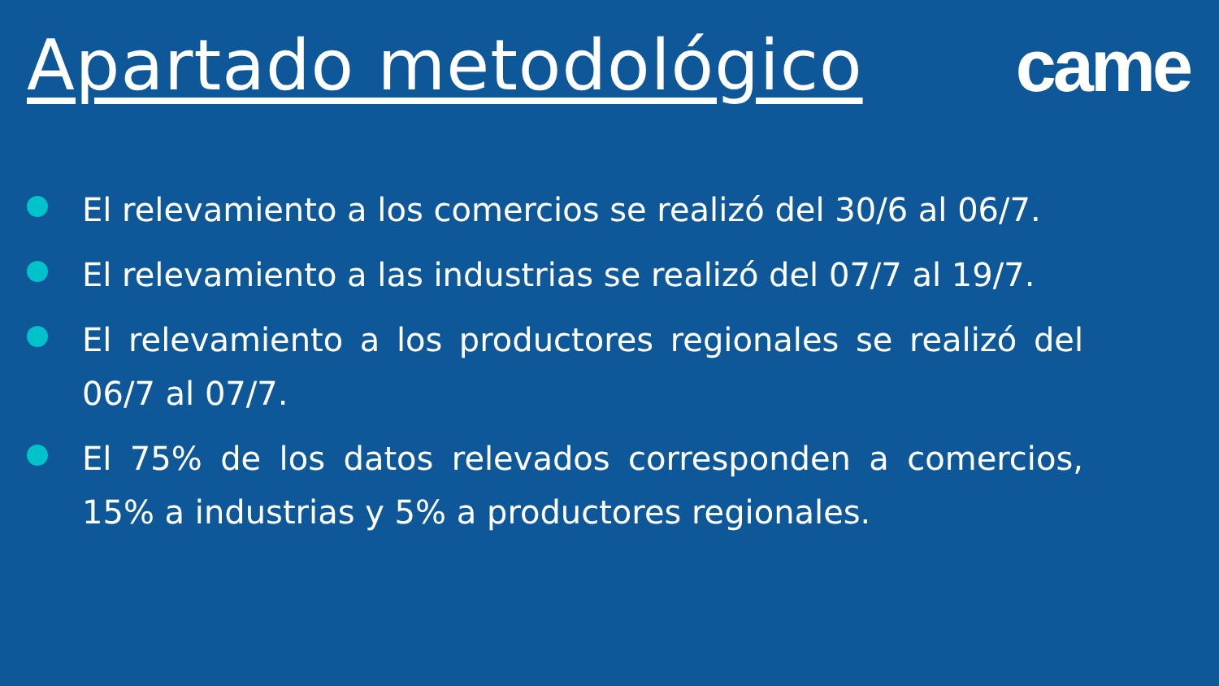Apartado metodológico came
El relevamiento a los comercios se realizó del 30/6 al 06/7.
El relevamiento a las industrias se realizó del 07/7 al 19/7.
El relevamiento a los productores regionales se realizó del 06/7 al 07/7.
El 75% de los datos relevados corresponden a comercios, 15% a industrias y 5% a productores regionales.